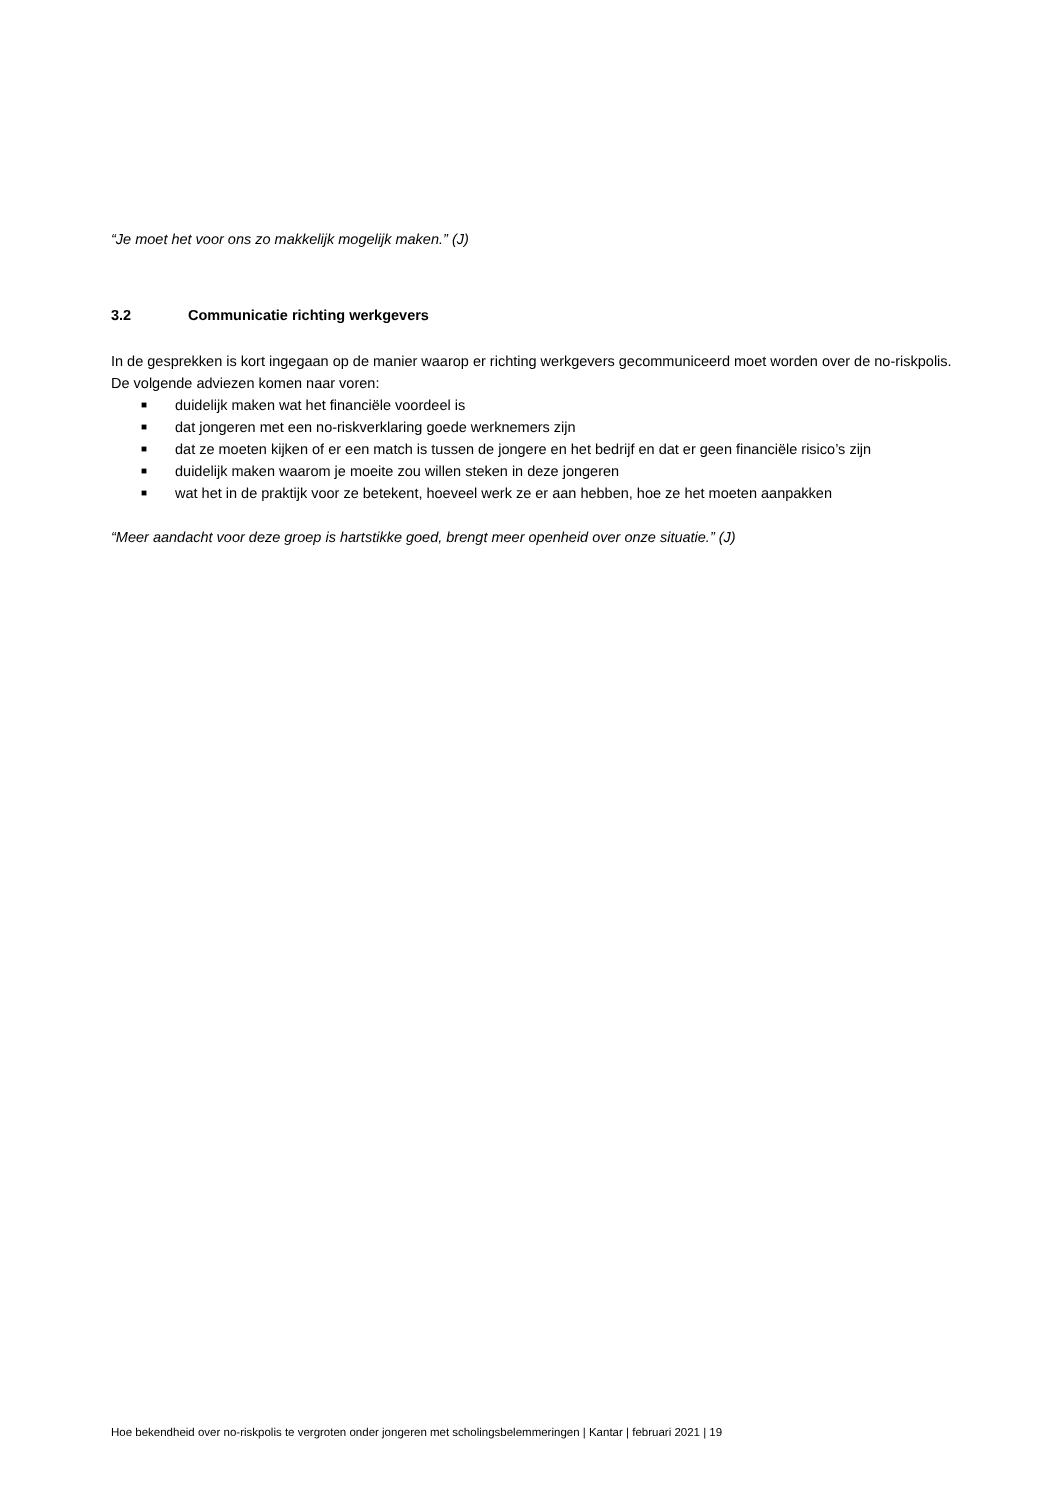“Je moet het voor ons zo makkelijk mogelijk maken.” (J)
3.2 Communicatie richting werkgevers
In de gesprekken is kort ingegaan op de manier waarop er richting werkgevers gecommuniceerd moet worden over de no-riskpolis. De volgende adviezen komen naar voren:
■ duidelijk maken wat het financiële voordeel is
■ dat jongeren met een no-riskverklaring goede werknemers zijn
■ dat ze moeten kijken of er een match is tussen de jongere en het bedrijf en dat er geen financiële risico’s zijn
■ duidelijk maken waarom je moeite zou willen steken in deze jongeren
■ wat het in de praktijk voor ze betekent, hoeveel werk ze er aan hebben, hoe ze het moeten aanpakken
“Meer aandacht voor deze groep is hartstikke goed, brengt meer openheid over onze situatie.” (J)
Hoe bekendheid over no-riskpolis te vergroten onder jongeren met scholingsbelemmeringen | Kantar | februari 2021 | 19